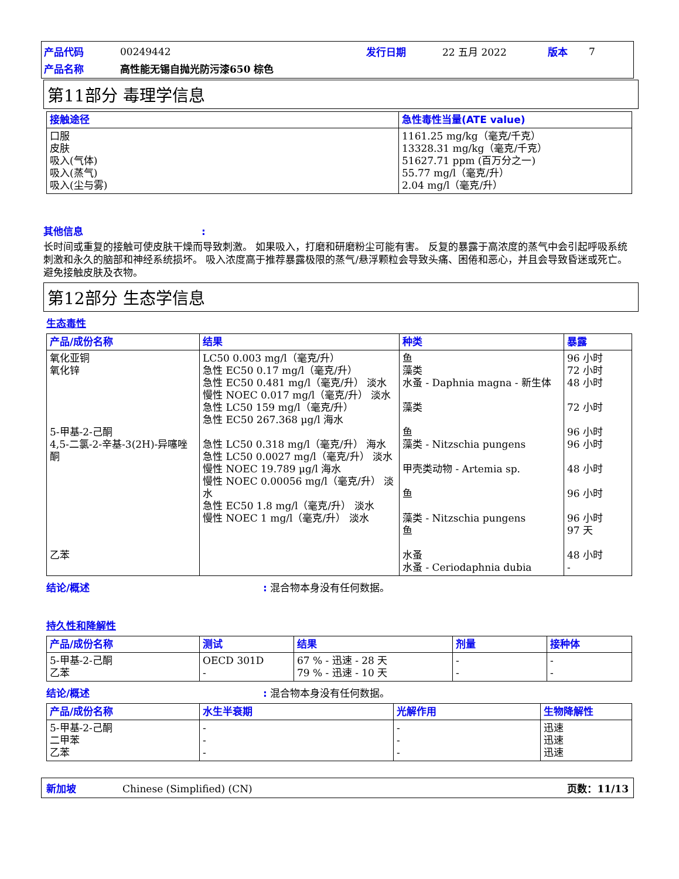| 产品代码 | 00249442 | 发行日期 | 22 五月 2022 | 版本 | 7 |
| 产品名称 | 高性能无锡自抛光防污漆650 棕色 | | | | |
第11部分 毒理学信息
| 接触途径 | 急性毒性当量(ATE value) |
| --- | --- |
| 口服 皮肤 吸入(气体) 吸入(蒸气) 吸入(尘与雾) | 1161.25 mg/kg（毫克/千克） 13328.31 mg/kg（毫克/千克） 51627.71 ppm (百万分之一) 55.77 mg/l（毫克/升） 2.04 mg/l（毫克/升） |
其他信息:
长时间或重复的接触可使皮肤干燥而导致刺激。 如果吸入，打磨和研磨粉尘可能有害。 反复的暴露于高浓度的蒸气中会引起呼吸系统刺激和永久的脑部和神经系统损坏。 吸入浓度高于推荐暴露极限的蒸气/悬浮颗粒会导致头痛、困倦和恶心，并且会导致昏迷或死亡。 避免接触皮肤及衣物。
第12部分 生态学信息
生态毒性
| 产品/成份名称 | 结果 | 种类 | 暴露 |
| --- | --- | --- | --- |
| 氧化亚铜 氧化锌 5-甲基-2-己酮 4,5-二氯-2-辛基-3(2H)-异噻唑酮 乙苯 | LC50 0.003 mg/l（毫克/升） 急性 EC50 0.17 mg/l（毫克/升） 急性 EC50 0.481 mg/l（毫克/升） 淡水 慢性 NOEC 0.017 mg/l（毫克/升） 淡水 急性 LC50 159 mg/l（毫克/升） 急性 EC50 267.368 µg/l 海水 急性 LC50 0.318 mg/l（毫克/升） 海水 急性 LC50 0.0027 mg/l（毫克/升） 淡水 慢性 NOEC 19.789 µg/l 海水 慢性 NOEC 0.00056 mg/l（毫克/升） 淡水 急性 EC50 1.8 mg/l（毫克/升） 淡水 慢性 NOEC 1 mg/l（毫克/升） 淡水 | 鱼 藻类 水蚤 - Daphnia magna - 新生体 藻类 鱼 藻类 - Nitzschia pungens 甲壳类动物 - Artemia sp. 鱼 藻类 - Nitzschia pungens 鱼 水蚤 水蚤 - Ceriodaphnia dubia | 96 小时 72 小时 48 小时 72 小时 96 小时 96 小时 48 小时 96 小时 96 小时 97 天 48 小时 - |
结论/概述: 混合物本身没有任何数据。
持久性和降解性
| 产品/成份名称 | 测试 | 结果 | 剂量 | 接种体 |
| --- | --- | --- | --- | --- |
| 5-甲基-2-己酮 乙苯 | OECD 301D - | 67 % - 迅速 - 28 天 79 % - 迅速 - 10 天 | - - | - - |
结论/概述: 混合物本身没有任何数据。
| 产品/成份名称 | 水生半衰期 | 光解作用 | 生物降解性 |
| --- | --- | --- | --- |
| 5-甲基-2-己酮 二甲苯 乙苯 | - - - | - - - | 迅速 迅速 迅速 |
新加坡 Chinese (Simplified) (CN) 页数：11/13